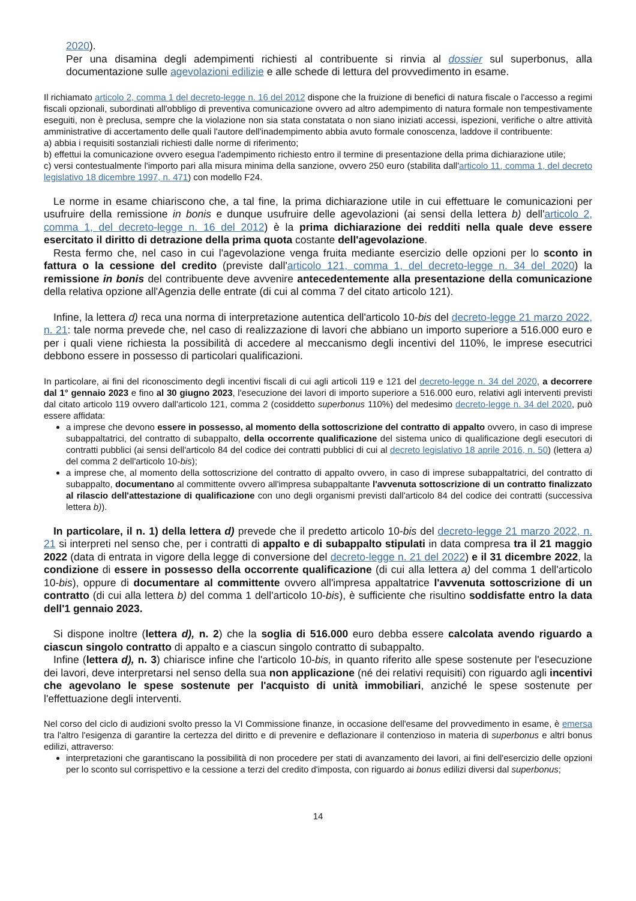2020).
Per una disamina degli adempimenti richiesti al contribuente si rinvia al dossier sul superbonus, alla documentazione sulle agevolazioni edilizie e alle schede di lettura del provvedimento in esame.
Il richiamato articolo 2, comma 1 del decreto-legge n. 16 del 2012 dispone che la fruizione di benefici di natura fiscale o l'accesso a regimi fiscali opzionali, subordinati all'obbligo di preventiva comunicazione ovvero ad altro adempimento di natura formale non tempestivamente eseguiti, non è preclusa, sempre che la violazione non sia stata constatata o non siano iniziati accessi, ispezioni, verifiche o altre attività amministrative di accertamento delle quali l'autore dell'inadempimento abbia avuto formale conoscenza, laddove il contribuente:
a) abbia i requisiti sostanziali richiesti dalle norme di riferimento;
b) effettui la comunicazione ovvero esegua l'adempimento richiesto entro il termine di presentazione della prima dichiarazione utile;
c) versi contestualmente l'importo pari alla misura minima della sanzione, ovvero 250 euro (stabilita dall'articolo 11, comma 1, del decreto legislativo 18 dicembre 1997, n. 471) con modello F24.
Le norme in esame chiariscono che, a tal fine, la prima dichiarazione utile in cui effettuare le comunicazioni per usufruire della remissione in bonis e dunque usufruire delle agevolazioni (ai sensi della lettera b) dell'articolo 2, comma 1, del decreto-legge n. 16 del 2012) è la prima dichiarazione dei redditi nella quale deve essere esercitato il diritto di detrazione della prima quota costante dell'agevolazione.
Resta fermo che, nel caso in cui l'agevolazione venga fruita mediante esercizio delle opzioni per lo sconto in fattura o la cessione del credito (previste dall'articolo 121, comma 1, del decreto-legge n. 34 del 2020) la remissione in bonis del contribuente deve avvenire antecedentemente alla presentazione della comunicazione della relativa opzione all'Agenzia delle entrate (di cui al comma 7 del citato articolo 121).
Infine, la lettera d) reca una norma di interpretazione autentica dell'articolo 10-bis del decreto-legge 21 marzo 2022, n. 21: tale norma prevede che, nel caso di realizzazione di lavori che abbiano un importo superiore a 516.000 euro e per i quali viene richiesta la possibilità di accedere al meccanismo degli incentivi del 110%, le imprese esecutrici debbono essere in possesso di particolari qualificazioni.
In particolare, ai fini del riconoscimento degli incentivi fiscali di cui agli articoli 119 e 121 del decreto-legge n. 34 del 2020, a decorrere dal 1° gennaio 2023 e fino al 30 giugno 2023, l'esecuzione dei lavori di importo superiore a 516.000 euro, relativi agli interventi previsti dal citato articolo 119 ovvero dall'articolo 121, comma 2 (cosiddetto superbonus 110%) del medesimo decreto-legge n. 34 del 2020, può essere affidata:
a imprese che devono essere in possesso, al momento della sottoscrizione del contratto di appalto ovvero, in caso di imprese subappaltatrici, del contratto di subappalto, della occorrente qualificazione del sistema unico di qualificazione degli esecutori di contratti pubblici (ai sensi dell'articolo 84 del codice dei contratti pubblici di cui al decreto legislativo 18 aprile 2016, n. 50) (lettera a) del comma 2 dell'articolo 10-bis);
a imprese che, al momento della sottoscrizione del contratto di appalto ovvero, in caso di imprese subappaltatrici, del contratto di subappalto, documentano al committente ovvero all'impresa subappaltante l'avvenuta sottoscrizione di un contratto finalizzato al rilascio dell'attestazione di qualificazione con uno degli organismi previsti dall'articolo 84 del codice dei contratti (successiva lettera b)).
In particolare, il n. 1) della lettera d) prevede che il predetto articolo 10-bis del decreto-legge 21 marzo 2022, n. 21 si interpreti nel senso che, per i contratti di appalto e di subappalto stipulati in data compresa tra il 21 maggio 2022 (data di entrata in vigore della legge di conversione del decreto-legge n. 21 del 2022) e il 31 dicembre 2022, la condizione di essere in possesso della occorrente qualificazione (di cui alla lettera a) del comma 1 dell'articolo 10-bis), oppure di documentare al committente ovvero all'impresa appaltatrice l'avvenuta sottoscrizione di un contratto (di cui alla lettera b) del comma 1 dell'articolo 10-bis), è sufficiente che risultino soddisfatte entro la data dell'1 gennaio 2023.
Si dispone inoltre (lettera d), n. 2) che la soglia di 516.000 euro debba essere calcolata avendo riguardo a ciascun singolo contratto di appalto e a ciascun singolo contratto di subappalto.
Infine (lettera d), n. 3) chiarisce infine che l'articolo 10-bis, in quanto riferito alle spese sostenute per l'esecuzione dei lavori, deve interpretarsi nel senso della sua non applicazione (né dei relativi requisiti) con riguardo agli incentivi che agevolano le spese sostenute per l'acquisto di unità immobiliari, anziché le spese sostenute per l'effettuazione degli interventi.
Nel corso del ciclo di audizioni svolto presso la VI Commissione finanze, in occasione dell'esame del provvedimento in esame, è emersa tra l'altro l'esigenza di garantire la certezza del diritto e di prevenire e deflazionare il contenzioso in materia di superbonus e altri bonus edilizi, attraverso:
interpretazioni che garantiscano la possibilità di non procedere per stati di avanzamento dei lavori, ai fini dell'esercizio delle opzioni per lo sconto sul corrispettivo e la cessione a terzi del credito d'imposta, con riguardo ai bonus edilizi diversi dal superbonus;
14